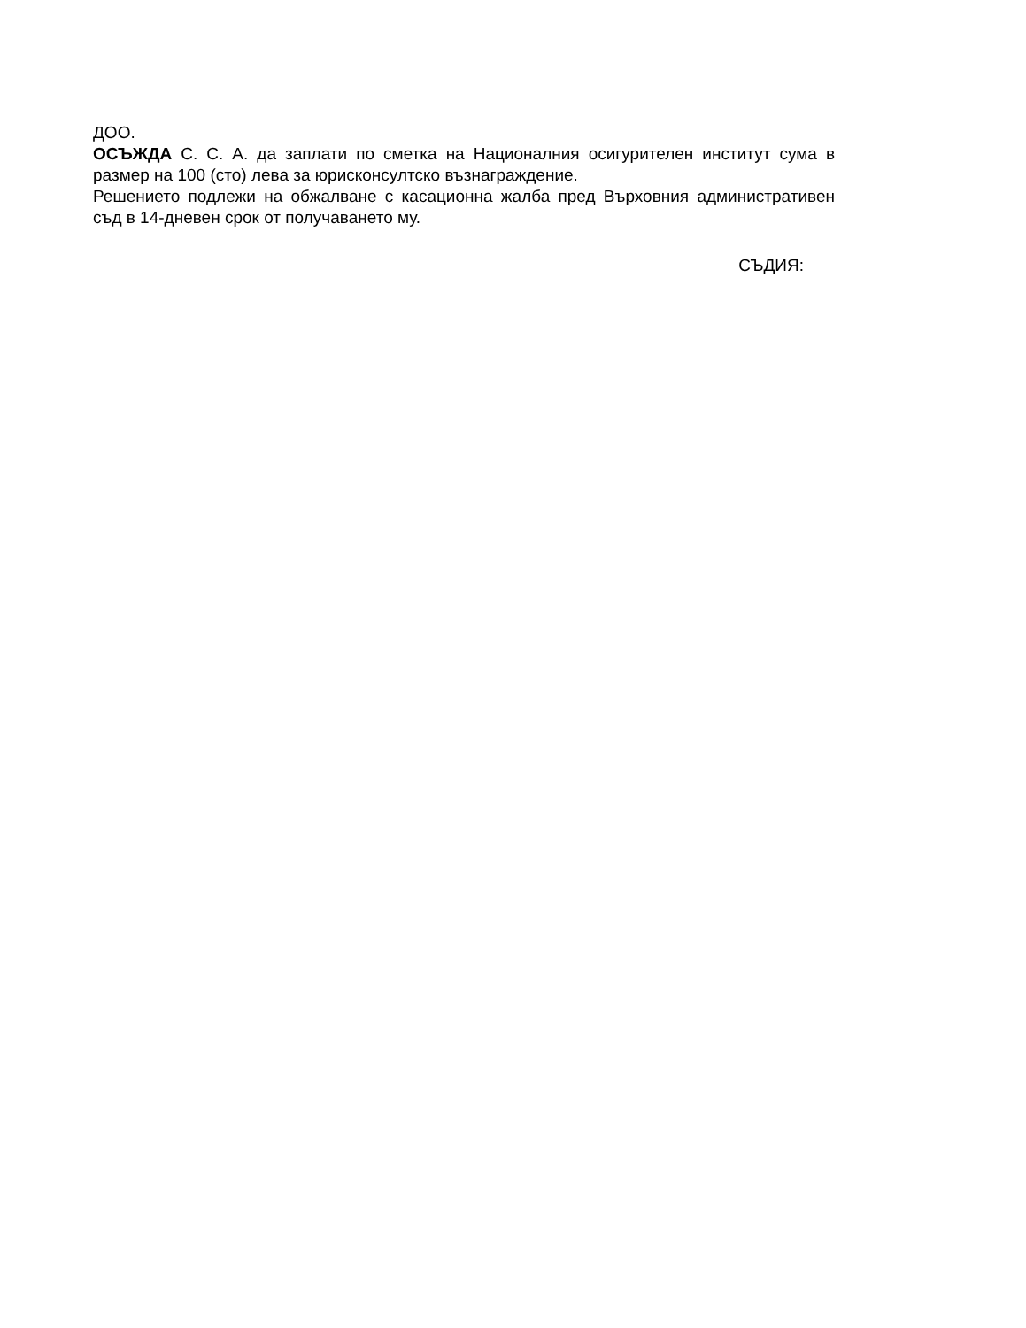ДОО.
ОСЪЖДА С. С. А. да заплати по сметка на Националния осигурителен институт сума в размер на 100 (сто) лева за юрисконсултско възнаграждение.
Решението подлежи на обжалване с касационна жалба пред Върховния административен съд в 14-дневен срок от получаването му.
СЪДИЯ: